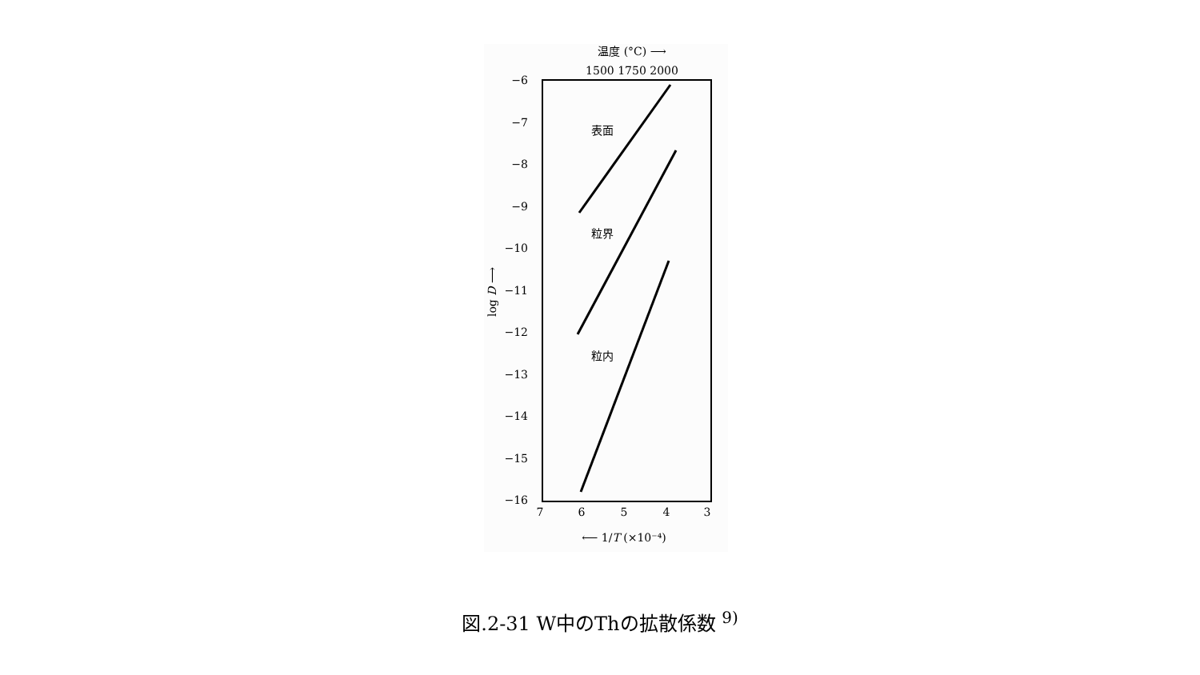−6
−7
−8
−9
−10
−11
−12
−13
−14
−15
−16
7
6
5
4
3
1500 1750 2000
温度 (°C) ⟶
⟵ 1/T (×10⁻⁴)
表面
粒界
粒内
log D ⟶
図.2-31 W中のThの拡散係数 <sup>9)</sup>